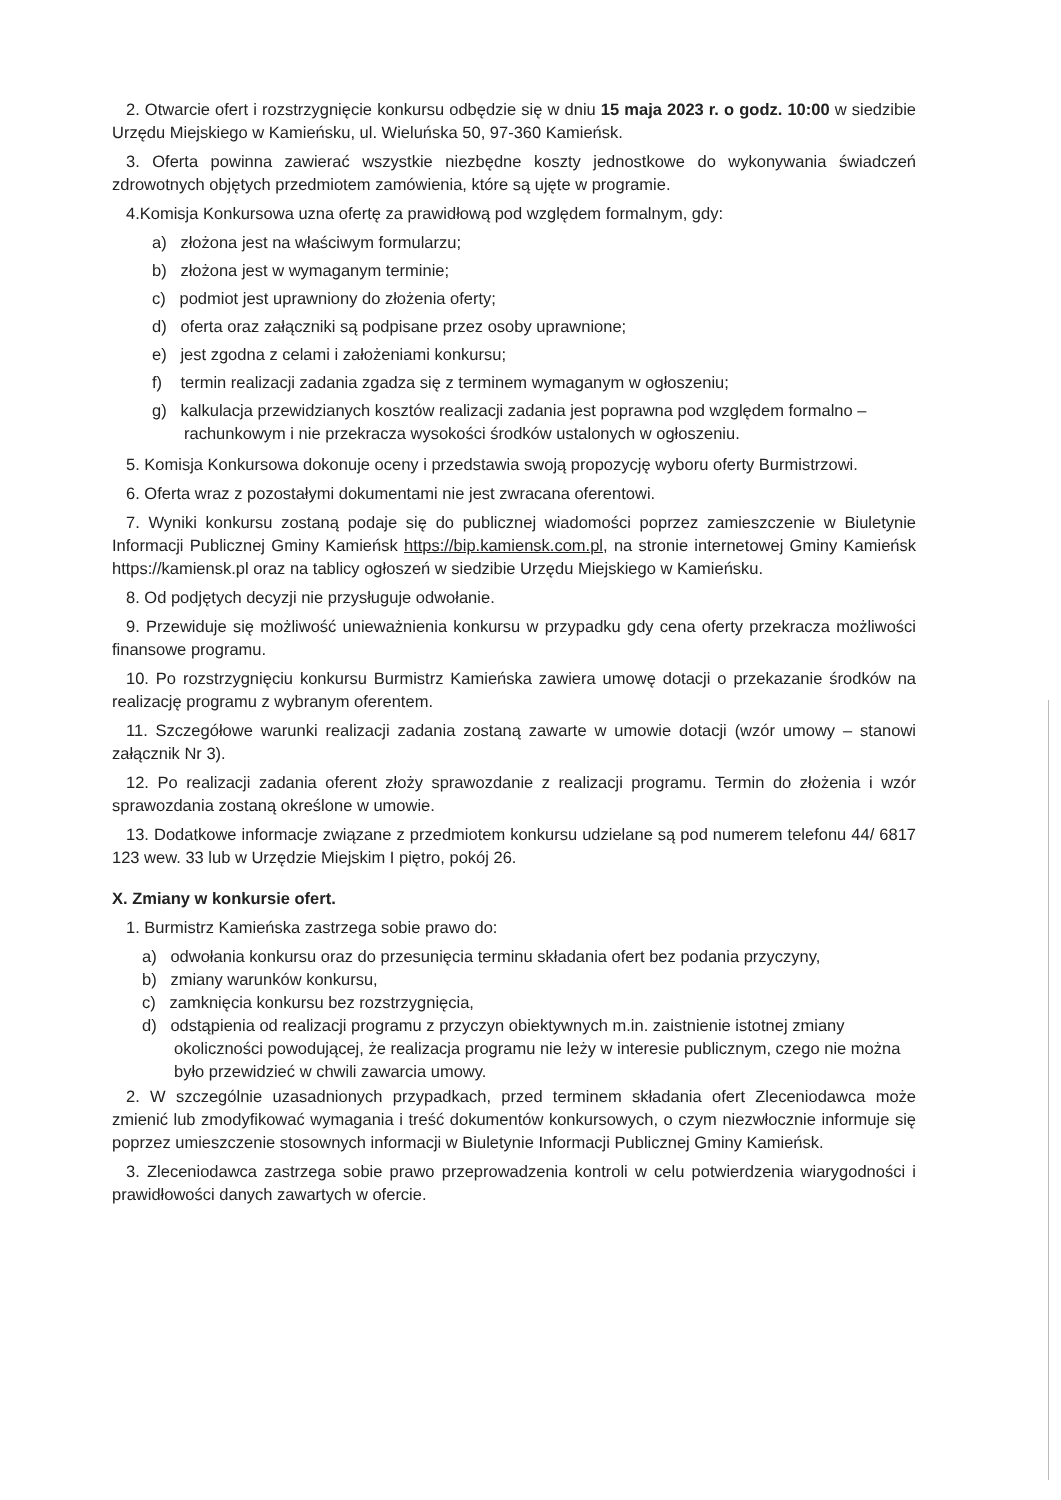2. Otwarcie ofert i rozstrzygnięcie konkursu odbędzie się w dniu 15 maja 2023 r. o godz. 10:00 w siedzibie Urzędu Miejskiego w Kamieńsku, ul. Wieluńska 50, 97-360 Kamieńsk.
3. Oferta powinna zawierać wszystkie niezbędne koszty jednostkowe do wykonywania świadczeń zdrowotnych objętych przedmiotem zamówienia, które są ujęte w programie.
4.Komisja Konkursowa uzna ofertę za prawidłową pod względem formalnym, gdy:
a) złożona jest na właściwym formularzu;
b) złożona jest w wymaganym terminie;
c) podmiot jest uprawniony do złożenia oferty;
d) oferta oraz załączniki są podpisane przez osoby uprawnione;
e) jest zgodna z celami i założeniami konkursu;
f) termin realizacji zadania zgadza się z terminem wymaganym w ogłoszeniu;
g) kalkulacja przewidzianych kosztów realizacji zadania jest poprawna pod względem formalno – rachunkowym i nie przekracza wysokości środków ustalonych w ogłoszeniu.
5. Komisja Konkursowa dokonuje oceny i przedstawia swoją propozycję wyboru oferty Burmistrzowi.
6. Oferta wraz z pozostałymi dokumentami nie jest zwracana oferentowi.
7. Wyniki konkursu zostaną podaje się do publicznej wiadomości poprzez zamieszczenie w Biuletynie Informacji Publicznej Gminy Kamieńsk https://bip.kamiensk.com.pl, na stronie internetowej Gminy Kamieńsk https://kamiensk.pl oraz na tablicy ogłoszeń w siedzibie Urzędu Miejskiego w Kamieńsku.
8. Od podjętych decyzji nie przysługuje odwołanie.
9. Przewiduje się możliwość unieważnienia konkursu w przypadku gdy cena oferty przekracza możliwości finansowe programu.
10. Po rozstrzygnięciu konkursu Burmistrz Kamieńska zawiera umowę dotacji o przekazanie środków na realizację programu z wybranym oferentem.
11. Szczegółowe warunki realizacji zadania zostaną zawarte w umowie dotacji (wzór umowy – stanowi załącznik Nr 3).
12. Po realizacji zadania oferent złoży sprawozdanie z realizacji programu. Termin do złożenia i wzór sprawozdania zostaną określone w umowie.
13. Dodatkowe informacje związane z przedmiotem konkursu udzielane są pod numerem telefonu 44/ 6817 123 wew. 33 lub w Urzędzie Miejskim I piętro, pokój 26.
X. Zmiany w konkursie ofert.
1. Burmistrz Kamieńska zastrzega sobie prawo do:
a) odwołania konkursu oraz do przesunięcia terminu składania ofert bez podania przyczyny,
b) zmiany warunków konkursu,
c) zamknięcia konkursu bez rozstrzygnięcia,
d) odstąpienia od realizacji programu z przyczyn obiektywnych m.in. zaistnienie istotnej zmiany okoliczności powodującej, że realizacja programu nie leży w interesie publicznym, czego nie można było przewidzieć w chwili zawarcia umowy.
2. W szczególnie uzasadnionych przypadkach, przed terminem składania ofert Zleceniodawca może zmienić lub zmodyfikować wymagania i treść dokumentów konkursowych, o czym niezwłocznie informuje się poprzez umieszczenie stosownych informacji w Biuletynie Informacji Publicznej Gminy Kamieńsk.
3. Zleceniodawca zastrzega sobie prawo przeprowadzenia kontroli w celu potwierdzenia wiarygodności i prawidłowości danych zawartych w ofercie.